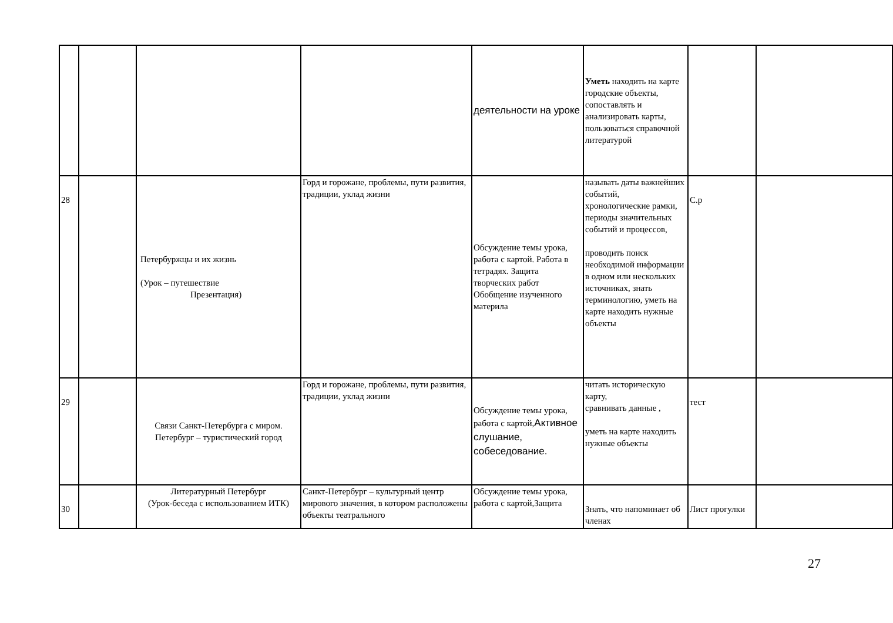| | | | | деятельности на уроке | Уметь находить на карте городские объекты, сопоставлять и анализировать карты, пользоваться справочной литературой | | |
| 28 | | Петербуржцы и их жизнь (Урок – путешествие Презентация) | Горд и горожане, проблемы, пути развития, традиции, уклад жизни | Обсуждение темы урока, работа с картой. Работа в тетрадях. Защита творческих работ Обобщение изученного материла | называть даты важнейших событий, хронологические рамки, периоды значительных событий и процессов, проводить поиск необходимой информации в одном или нескольких источниках, знать терминологию, уметь на карте находить нужные объекты | С.р | |
| 29 | | Связи Санкт-Петербурга с миром. Петербург – туристический город | Горд и горожане, проблемы, пути развития, традиции, уклад жизни | Обсуждение темы урока, работа с картой, Активное слушание, собеседование. | читать историческую карту, сравнивать данные , уметь на карте находить нужные объекты | тест | |
| 30 | | Литературный Петербург (Урок-беседа с использованием ИТК) | Санкт-Петербург – культурный центр мирового значения, в котором расположены объекты театрального | Обсуждение темы урока, работа с картой,Защита | Знать, что напоминает об членах | Лист прогулки | |
27